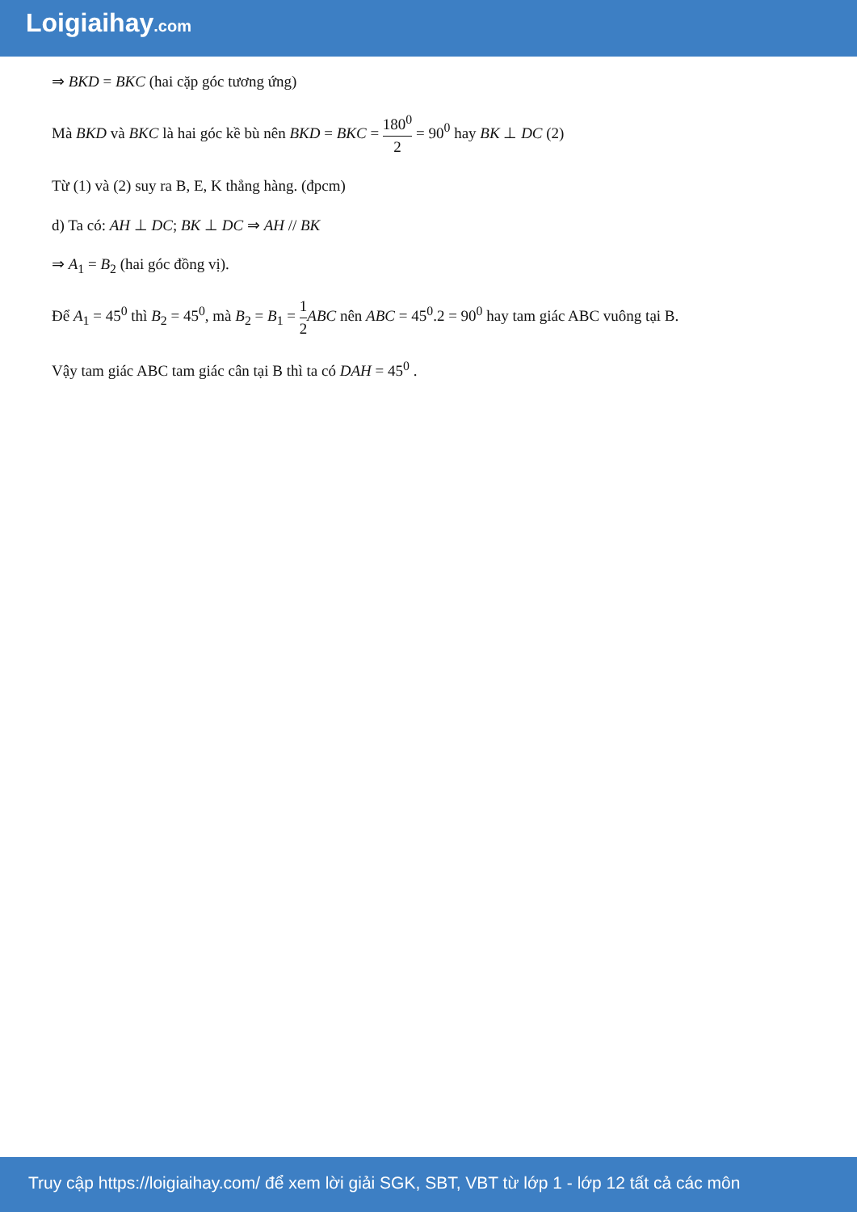Loigiaihay.com
⇒ BKD = BKC (hai cặp góc tương ứng)
Mà BKD và BKC là hai góc kề bù nên BKD = BKC = 180<sup>0</sup> 2 = 90<sup>0</sup> hay BK ⊥ DC (2)
Từ (1) và (2) suy ra B, E, K thẳng hàng. (đpcm)
d) Ta có: AH ⊥ DC; BK ⊥ DC ⇒ AH // BK
⇒ A<sub>1</sub> = B<sub>2</sub> (hai góc đồng vị).
Để A<sub>1</sub> = 45<sup>0</sup> thì B<sub>2</sub> = 45<sup>0</sup>, mà B<sub>2</sub> = B<sub>1</sub> = 1 2 ABC nên ABC = 45<sup>0</sup>.2 = 90<sup>0</sup> hay tam giác ABC vuông tại B.
Vậy tam giác ABC tam giác cân tại B thì ta có DAH = 45<sup>0</sup> .
Truy cập https://loigiaihay.com/ để xem lời giải SGK, SBT, VBT từ lớp 1 - lớp 12 tất cả các môn